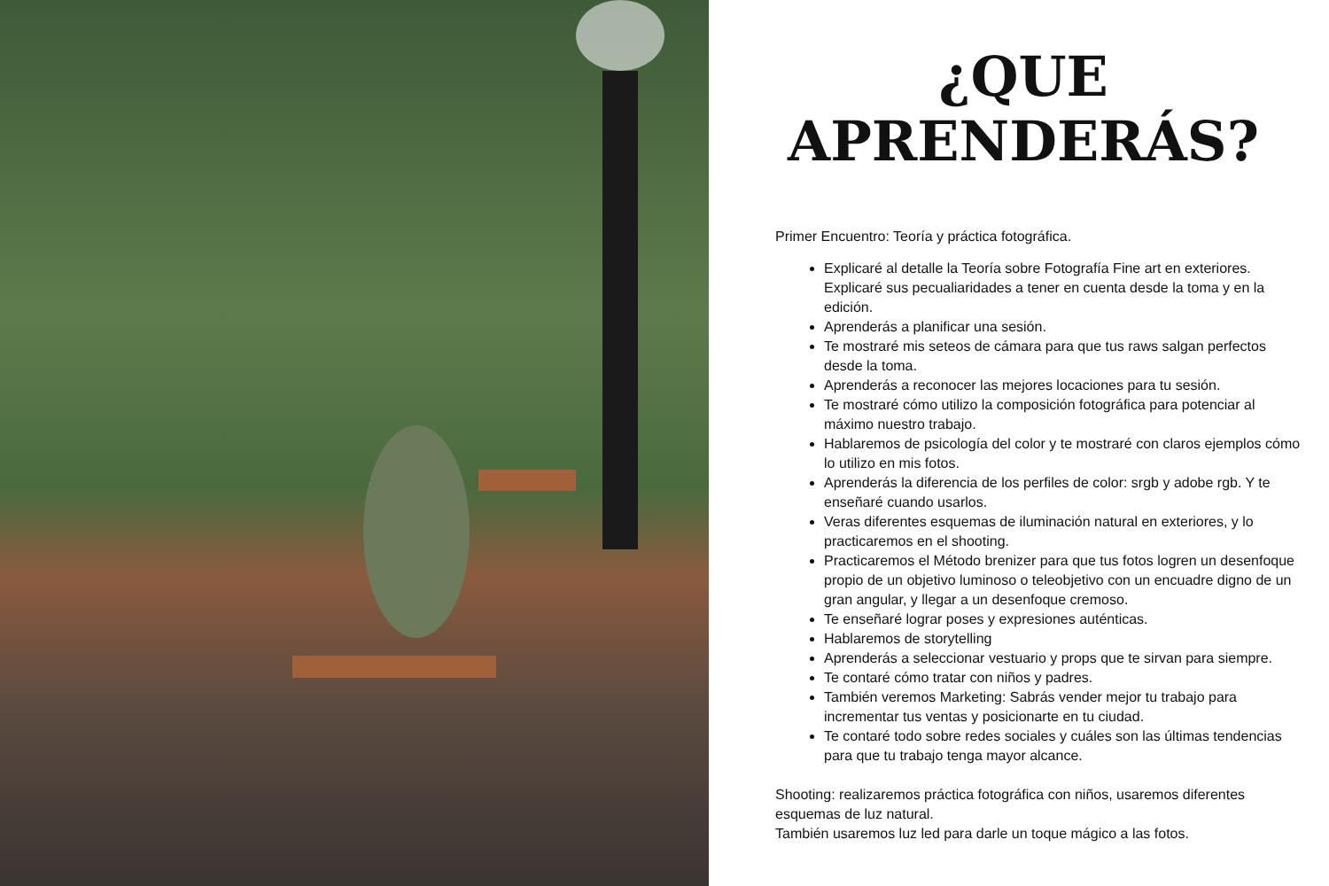¿QUE APRENDERÁS?
Primer Encuentro: Teoría y práctica fotográfica.
Explicaré al detalle la Teoría sobre Fotografía Fine art en exteriores. Explicaré sus pecualiaridades a tener en cuenta desde la toma y en la edición.
Aprenderás a planificar una sesión.
Te mostraré mis seteos de cámara para que tus raws salgan perfectos desde la toma.
Aprenderás a reconocer las mejores locaciones para tu sesión.
Te mostraré cómo utilizo la composición fotográfica para potenciar al máximo nuestro trabajo.
Hablaremos de psicología del color y te mostraré con claros ejemplos cómo lo utilizo en mis fotos.
Aprenderás la diferencia de los perfiles de color: srgb y adobe rgb. Y te enseñaré cuando usarlos.
Veras diferentes esquemas de iluminación natural en exteriores, y lo practicaremos en el shooting.
Practicaremos el Método brenizer para que tus fotos logren un desenfoque propio de un objetivo luminoso o teleobjetivo con un encuadre digno de un gran angular, y llegar a un desenfoque cremoso.
Te enseñaré lograr poses y expresiones auténticas.
Hablaremos de storytelling
Aprenderás a seleccionar vestuario y props que te sirvan para siempre.
Te contaré cómo tratar con niños y padres.
También veremos Marketing: Sabrás vender mejor tu trabajo para incrementar tus ventas y posicionarte en tu ciudad.
Te contaré todo sobre redes sociales y cuáles son las últimas tendencias para que tu trabajo tenga mayor alcance.
Shooting: realizaremos práctica fotográfica con niños, usaremos diferentes esquemas de luz natural.
También usaremos luz led para darle un toque mágico a las fotos.